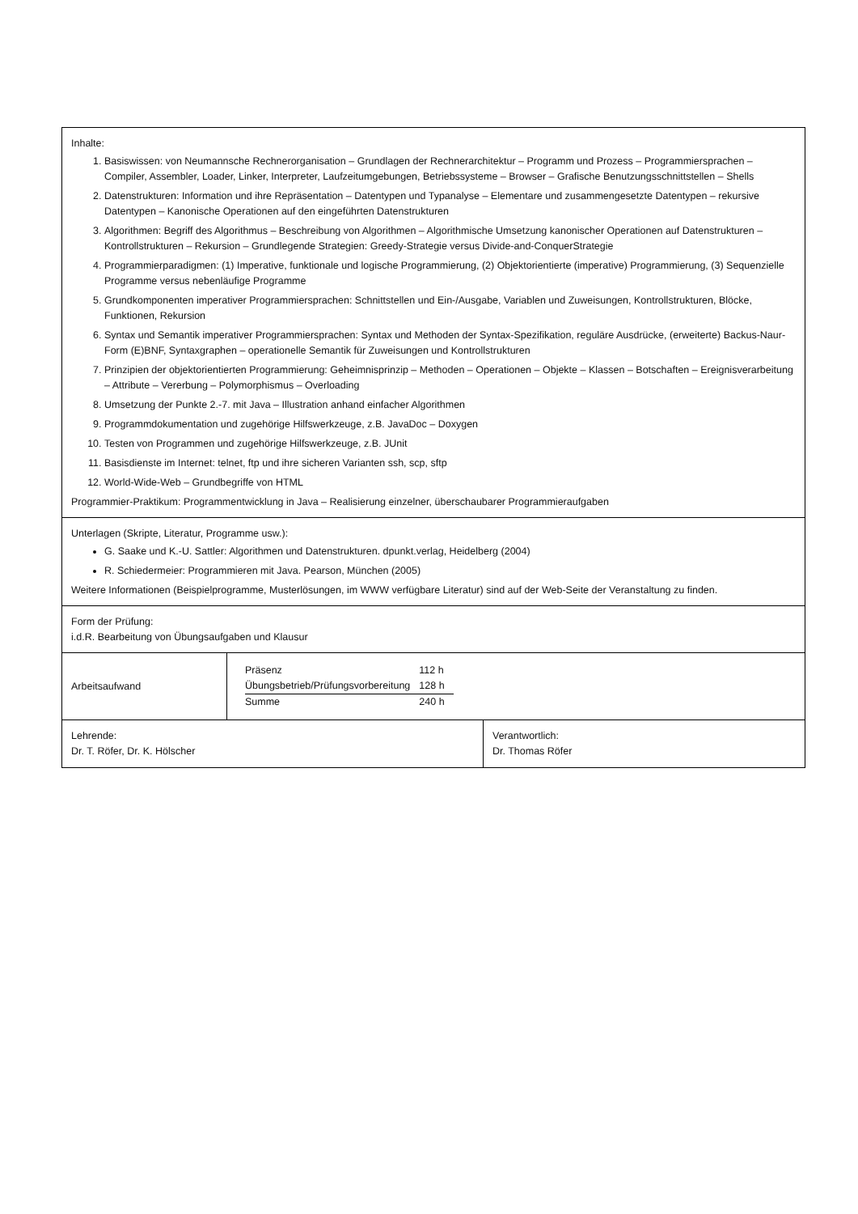Inhalte:
1. Basiswissen: von Neumannsche Rechnerorganisation – Grundlagen der Rechnerarchitektur – Programm und Prozess – Programmiersprachen – Compiler, Assembler, Loader, Linker, Interpreter, Laufzeitumgebungen, Betriebssysteme – Browser – Grafische Benutzungsschnittstellen – Shells
2. Datenstrukturen: Information und ihre Repräsentation – Datentypen und Typanalyse – Elementare und zusammengesetzte Datentypen – rekursive Datentypen – Kanonische Operationen auf den eingeführten Datenstrukturen
3. Algorithmen: Begriff des Algorithmus – Beschreibung von Algorithmen – Algorithmische Umsetzung kanonischer Operationen auf Datenstrukturen – Kontrollstrukturen – Rekursion – Grundlegende Strategien: Greedy-Strategie versus Divide-and-ConquerStrategie
4. Programmierparadigmen: (1) Imperative, funktionale und logische Programmierung, (2) Objektorientierte (imperative) Programmierung, (3) Sequenzielle Programme versus nebenläufige Programme
5. Grundkomponenten imperativer Programmiersprachen: Schnittstellen und Ein-/Ausgabe, Variablen und Zuweisungen, Kontrollstrukturen, Blöcke, Funktionen, Rekursion
6. Syntax und Semantik imperativer Programmiersprachen: Syntax und Methoden der Syntax-Spezifikation, reguläre Ausdrücke, (erweiterte) Backus-Naur-Form (E)BNF, Syntaxgraphen – operationelle Semantik für Zuweisungen und Kontrollstrukturen
7. Prinzipien der objektorientierten Programmierung: Geheimnisprinzip – Methoden – Operationen – Objekte – Klassen – Botschaften – Ereignisverarbeitung – Attribute – Vererbung – Polymorphismus – Overloading
8. Umsetzung der Punkte 2.-7. mit Java – Illustration anhand einfacher Algorithmen
9. Programmdokumentation und zugehörige Hilfswerkzeuge, z.B. JavaDoc – Doxygen
10. Testen von Programmen und zugehörige Hilfswerkzeuge, z.B. JUnit
11. Basisdienste im Internet: telnet, ftp und ihre sicheren Varianten ssh, scp, sftp
12. World-Wide-Web – Grundbegriffe von HTML
Programmier-Praktikum: Programmentwicklung in Java – Realisierung einzelner, überschaubarer Programmieraufgaben
Unterlagen (Skripte, Literatur, Programme usw.):
G. Saake und K.-U. Sattler: Algorithmen und Datenstrukturen. dpunkt.verlag, Heidelberg (2004)
R. Schiedermeier: Programmieren mit Java. Pearson, München (2005)
Weitere Informationen (Beispielprogramme, Musterlösungen, im WWW verfügbare Literatur) sind auf der Web-Seite der Veranstaltung zu finden.
Form der Prüfung:
i.d.R. Bearbeitung von Übungsaufgaben und Klausur
Arbeitsaufwand
| Präsenz | 112 h |
| Übungsbetrieb/Prüfungsvorbereitung | 128 h |
| Summe | 240 h |
Lehrende:
Dr. T. Röfer, Dr. K. Hölscher
Verantwortlich:
Dr. Thomas Röfer